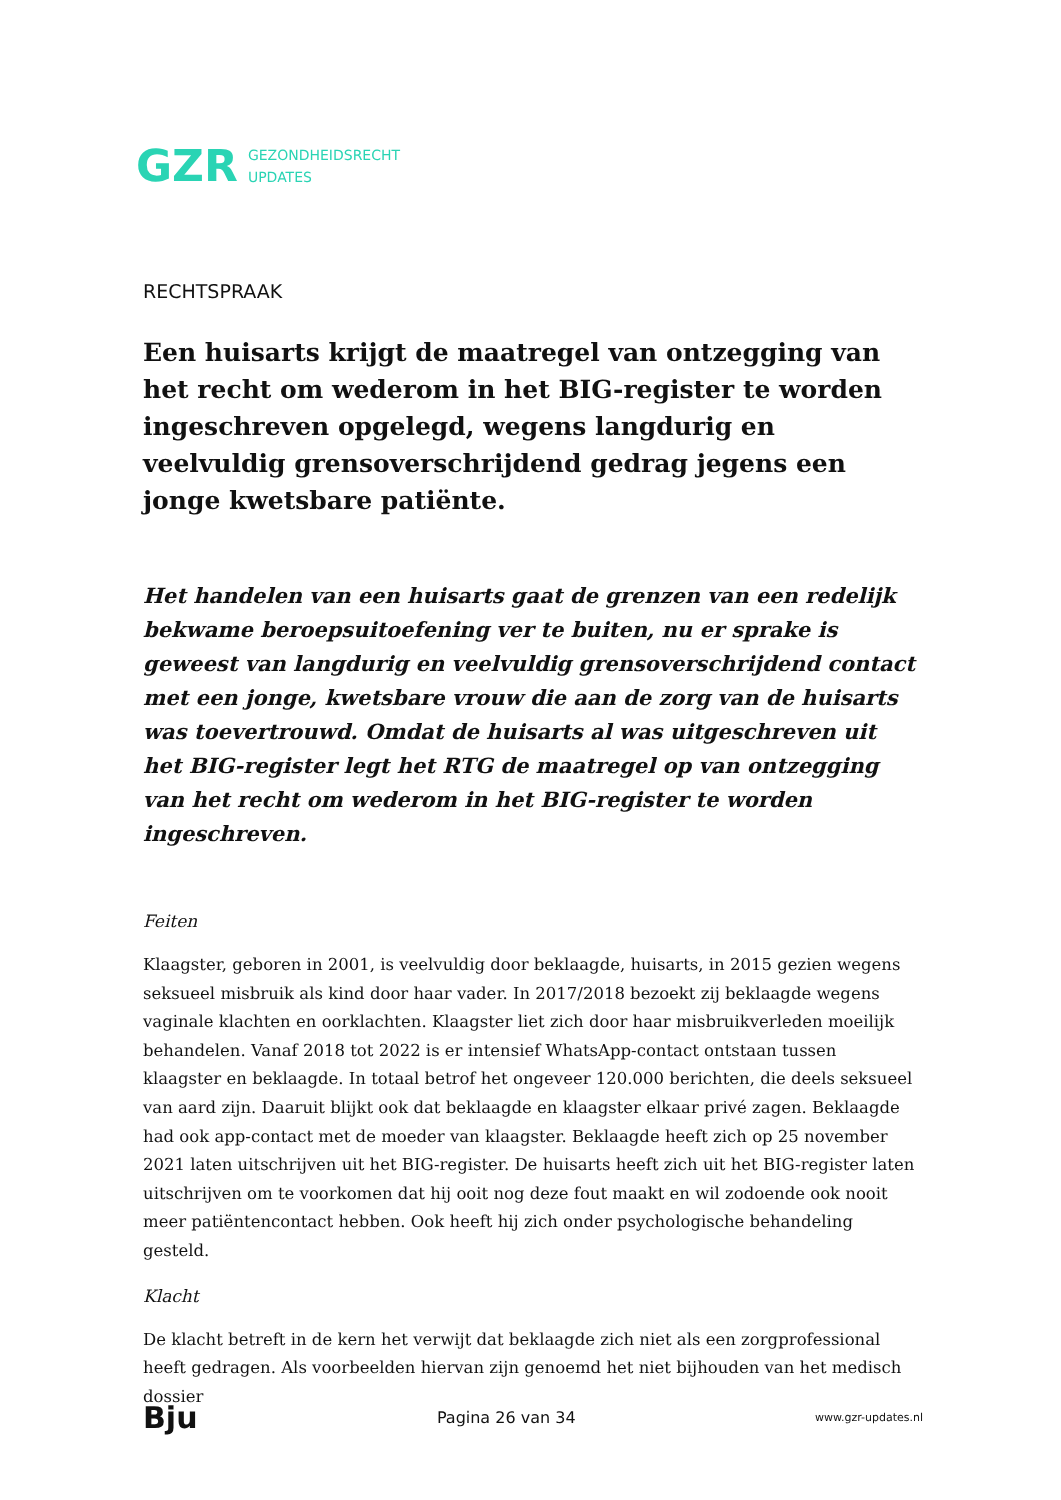GZR GEZONDHEIDSRECHT
UPDATES
RECHTSPRAAK
Een huisarts krijgt de maatregel van ontzegging van het recht om wederom in het BIG-register te worden ingeschreven opgelegd, wegens langdurig en veelvuldig grensoverschrijdend gedrag jegens een jonge kwetsbare patiënte.
Het handelen van een huisarts gaat de grenzen van een redelijk bekwame beroepsuitoefening ver te buiten, nu er sprake is geweest van langdurig en veelvuldig grensoverschrijdend contact met een jonge, kwetsbare vrouw die aan de zorg van de huisarts was toevertrouwd. Omdat de huisarts al was uitgeschreven uit het BIG-register legt het RTG de maatregel op van ontzegging van het recht om wederom in het BIG-register te worden ingeschreven.
Feiten
Klaagster, geboren in 2001, is veelvuldig door beklaagde, huisarts, in 2015 gezien wegens seksueel misbruik als kind door haar vader. In 2017/2018 bezoekt zij beklaagde wegens vaginale klachten en oorklachten. Klaagster liet zich door haar misbruikverleden moeilijk behandelen. Vanaf 2018 tot 2022 is er intensief WhatsApp-contact ontstaan tussen klaagster en beklaagde. In totaal betrof het ongeveer 120.000 berichten, die deels seksueel van aard zijn. Daaruit blijkt ook dat beklaagde en klaagster elkaar privé zagen. Beklaagde had ook app-contact met de moeder van klaagster. Beklaagde heeft zich op 25 november 2021 laten uitschrijven uit het BIG-register. De huisarts heeft zich uit het BIG-register laten uitschrijven om te voorkomen dat hij ooit nog deze fout maakt en wil zodoende ook nooit meer patiëntencontact hebben. Ook heeft hij zich onder psychologische behandeling gesteld.
Klacht
De klacht betreft in de kern het verwijt dat beklaagde zich niet als een zorgprofessional heeft gedragen. Als voorbeelden hiervan zijn genoemd het niet bijhouden van het medisch dossier
Bju Pagina 26 van 34 www.gzr-updates.nl